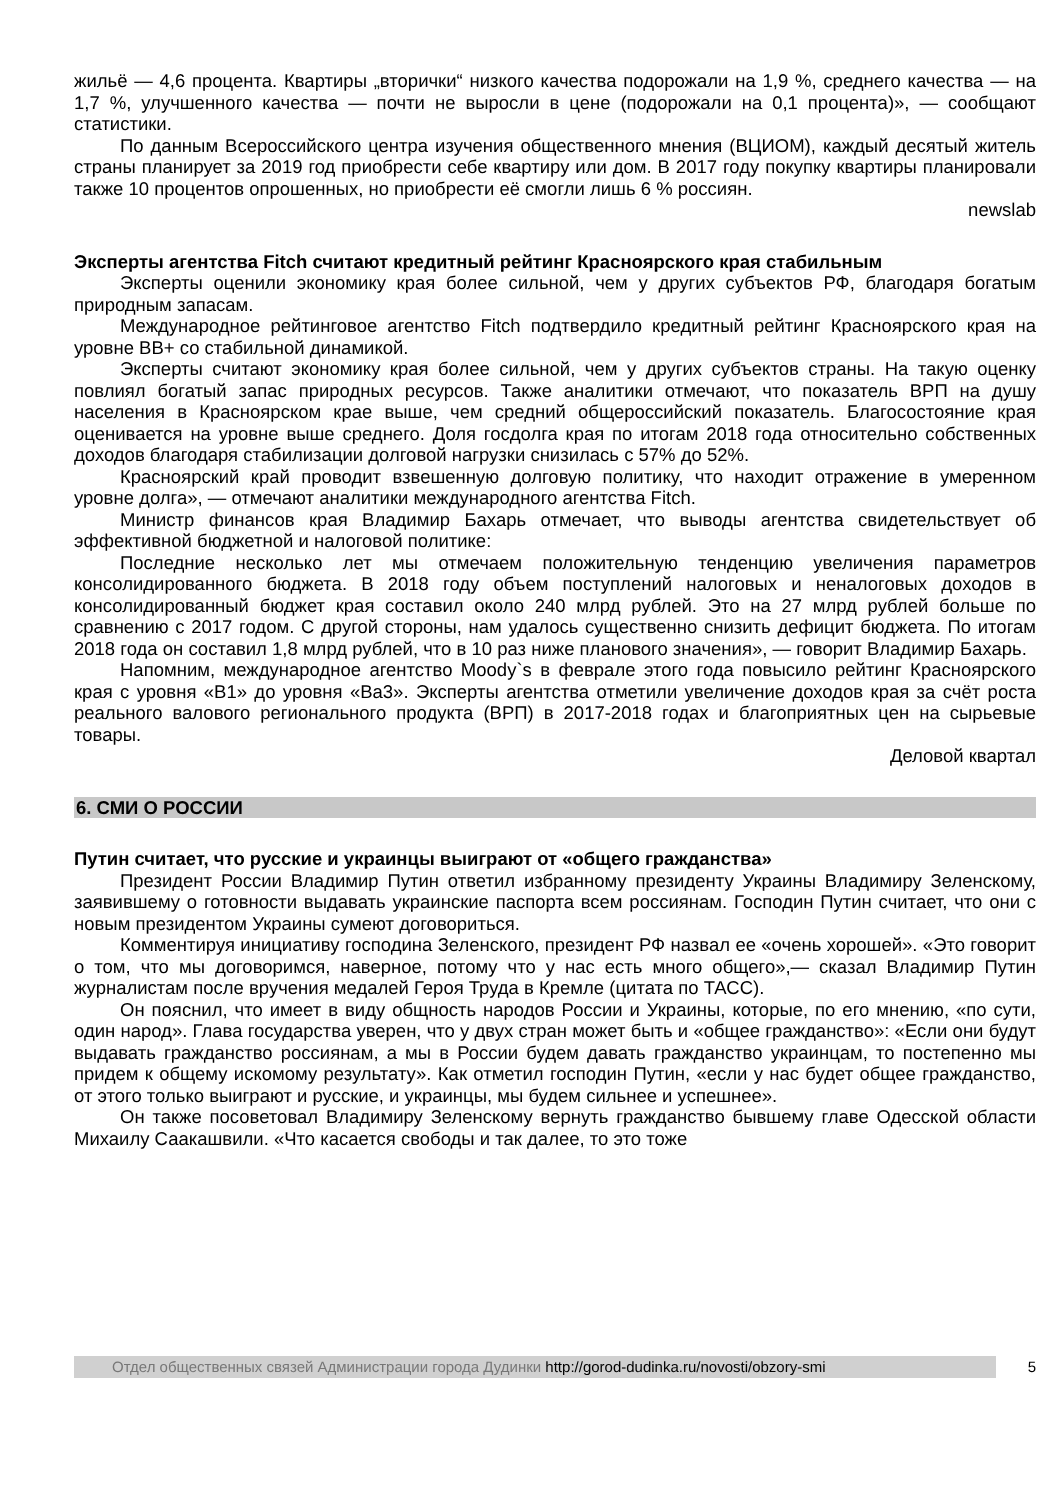жильё — 4,6 процента. Квартиры „вторички“ низкого качества подорожали на 1,9 %, среднего качества — на 1,7 %, улучшенного качества — почти не выросли в цене (подорожали на 0,1 процента)», — сообщают статистики.
По данным Всероссийского центра изучения общественного мнения (ВЦИОМ), каждый десятый житель страны планирует за 2019 год приобрести себе квартиру или дом. В 2017 году покупку квартиры планировали также 10 процентов опрошенных, но приобрести её смогли лишь 6 % россиян.
newslab
Эксперты агентства Fitch считают кредитный рейтинг Красноярского края стабильным
Эксперты оценили экономику края более сильной, чем у других субъектов РФ, благодаря богатым природным запасам.
Международное рейтинговое агентство Fitch подтвердило кредитный рейтинг Красноярского края на уровне BB+ со стабильной динамикой.
Эксперты считают экономику края более сильной, чем у других субъектов страны. На такую оценку повлиял богатый запас природных ресурсов. Также аналитики отмечают, что показатель ВРП на душу населения в Красноярском крае выше, чем средний общероссийский показатель. Благосостояние края оценивается на уровне выше среднего. Доля госдолга края по итогам 2018 года относительно собственных доходов благодаря стабилизации долговой нагрузки снизилась с 57% до 52%.
Красноярский край проводит взвешенную долговую политику, что находит отражение в умеренном уровне долга», — отмечают аналитики международного агентства Fitch.
Министр финансов края Владимир Бахарь отмечает, что выводы агентства свидетельствует об эффективной бюджетной и налоговой политике:
Последние несколько лет мы отмечаем положительную тенденцию увеличения параметров консолидированного бюджета. В 2018 году объем поступлений налоговых и неналоговых доходов в консолидированный бюджет края составил около 240 млрд рублей. Это на 27 млрд рублей больше по сравнению с 2017 годом. С другой стороны, нам удалось существенно снизить дефицит бюджета. По итогам 2018 года он составил 1,8 млрд рублей, что в 10 раз ниже планового значения», — говорит Владимир Бахарь.
Напомним, международное агентство Moody`s в феврале этого года повысило рейтинг Красноярского края с уровня «B1» до уровня «Ba3». Эксперты агентства отметили увеличение доходов края за счёт роста реального валового регионального продукта (ВРП) в 2017-2018 годах и благоприятных цен на сырьевые товары.
Деловой квартал
6. СМИ О РОССИИ
Путин считает, что русские и украинцы выиграют от «общего гражданства»
Президент России Владимир Путин ответил избранному президенту Украины Владимиру Зеленскому, заявившему о готовности выдавать украинские паспорта всем россиянам. Господин Путин считает, что они с новым президентом Украины сумеют договориться.
Комментируя инициативу господина Зеленского, президент РФ назвал ее «очень хорошей». «Это говорит о том, что мы договоримся, наверное, потому что у нас есть много общего»,— сказал Владимир Путин журналистам после вручения медалей Героя Труда в Кремле (цитата по ТАСС).
Он пояснил, что имеет в виду общность народов России и Украины, которые, по его мнению, «по сути, один народ». Глава государства уверен, что у двух стран может быть и «общее гражданство»: «Если они будут выдавать гражданство россиянам, а мы в России будем давать гражданство украинцам, то постепенно мы придем к общему искомому результату». Как отметил господин Путин, «если у нас будет общее гражданство, от этого только выиграют и русские, и украинцы, мы будем сильнее и успешнее».
Он также посоветовал Владимиру Зеленскому вернуть гражданство бывшему главе Одесской области Михаилу Саакашвили. «Что касается свободы и так далее, то это тоже
Отдел общественных связей Администрации города Дудинки http://gorod-dudinka.ru/novosti/obzory-smi
5